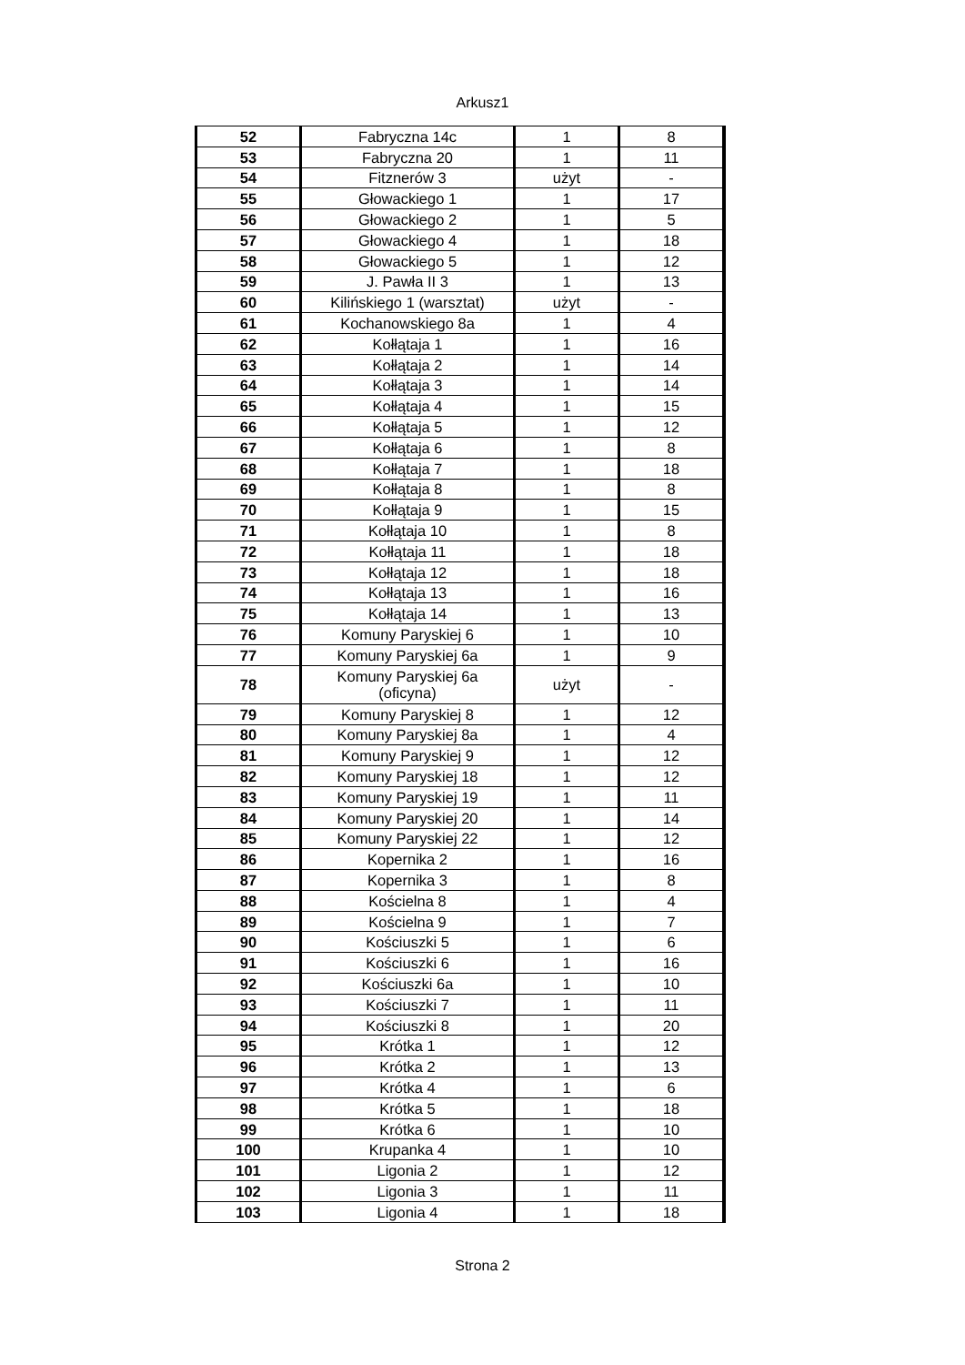Arkusz1
| 52 | Fabryczna 14c | 1 | 8 |
| 53 | Fabryczna 20 | 1 | 11 |
| 54 | Fitznerów 3 | użyt | - |
| 55 | Głowackiego 1 | 1 | 17 |
| 56 | Głowackiego 2 | 1 | 5 |
| 57 | Głowackiego 4 | 1 | 18 |
| 58 | Głowackiego 5 | 1 | 12 |
| 59 | J. Pawła II 3 | 1 | 13 |
| 60 | Kilińskiego 1 (warsztat) | użyt | - |
| 61 | Kochanowskiego 8a | 1 | 4 |
| 62 | Kołłątaja 1 | 1 | 16 |
| 63 | Kołłątaja 2 | 1 | 14 |
| 64 | Kołłątaja 3 | 1 | 14 |
| 65 | Kołłątaja 4 | 1 | 15 |
| 66 | Kołłątaja 5 | 1 | 12 |
| 67 | Kołłątaja 6 | 1 | 8 |
| 68 | Kołłątaja 7 | 1 | 18 |
| 69 | Kołłątaja 8 | 1 | 8 |
| 70 | Kołłątaja 9 | 1 | 15 |
| 71 | Kołłątaja 10 | 1 | 8 |
| 72 | Kołłątaja 11 | 1 | 18 |
| 73 | Kołłątaja 12 | 1 | 18 |
| 74 | Kołłątaja 13 | 1 | 16 |
| 75 | Kołłątaja 14 | 1 | 13 |
| 76 | Komuny Paryskiej 6 | 1 | 10 |
| 77 | Komuny Paryskiej 6a | 1 | 9 |
| 78 | Komuny Paryskiej 6a (oficyna) | użyt | - |
| 79 | Komuny Paryskiej 8 | 1 | 12 |
| 80 | Komuny Paryskiej 8a | 1 | 4 |
| 81 | Komuny Paryskiej 9 | 1 | 12 |
| 82 | Komuny Paryskiej 18 | 1 | 12 |
| 83 | Komuny Paryskiej 19 | 1 | 11 |
| 84 | Komuny Paryskiej 20 | 1 | 14 |
| 85 | Komuny Paryskiej 22 | 1 | 12 |
| 86 | Kopernika 2 | 1 | 16 |
| 87 | Kopernika 3 | 1 | 8 |
| 88 | Kościelna 8 | 1 | 4 |
| 89 | Kościelna 9 | 1 | 7 |
| 90 | Kościuszki 5 | 1 | 6 |
| 91 | Kościuszki 6 | 1 | 16 |
| 92 | Kościuszki 6a | 1 | 10 |
| 93 | Kościuszki 7 | 1 | 11 |
| 94 | Kościuszki 8 | 1 | 20 |
| 95 | Krótka 1 | 1 | 12 |
| 96 | Krótka 2 | 1 | 13 |
| 97 | Krótka 4 | 1 | 6 |
| 98 | Krótka 5 | 1 | 18 |
| 99 | Krótka 6 | 1 | 10 |
| 100 | Krupanka 4 | 1 | 10 |
| 101 | Ligonia 2 | 1 | 12 |
| 102 | Ligonia 3 | 1 | 11 |
| 103 | Ligonia 4 | 1 | 18 |
Strona 2